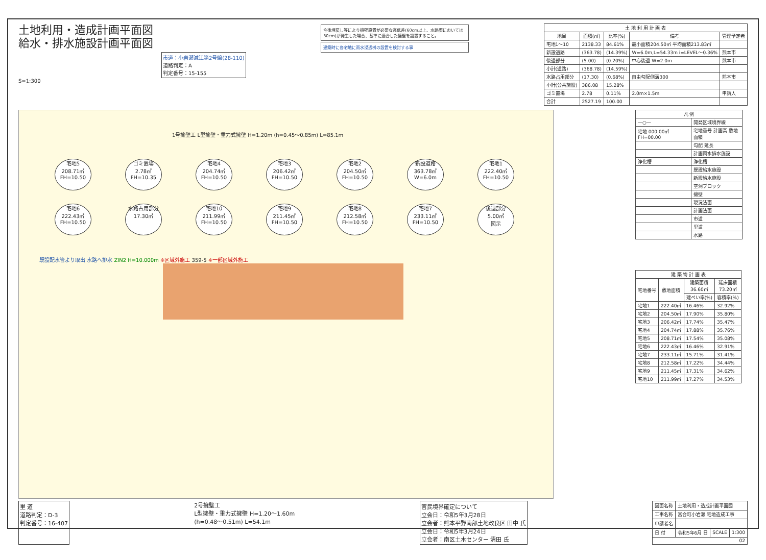土地利用・造成計画平面図
給水・排水施設計画平面図
市道：小岩瀬滅江第2号線(28-110)
道路判定：A
判定番号：15-155
S=1:300
今後埋戻し等により擁壁設置が必要な高低差(60cm以上、水路際においては30cm)が発生した場合、基準に適合した擁壁を設置すること。
建築時に各宅地に雨水浸透桝の設置を検討する事
| 土 地 利 用 計 画 表 | | | | |
| --- | --- | --- | --- | --- |
| 地目 | 面積(㎡) | 比率(%) | 備考 | 管理予定者 |
| 宅地1～10 | 2138.33 | 84.61% | 最小面積204.50㎡ 平均面積213.83㎡ | |
| 新設道路 | (363.78) | (14.39%) | W=6.0m,L=54.33m i=LEVEL～0.36% | 熊本市 |
| 後退部分 | (5.00) | (0.20%) | 中心後退 W=2.0m | 熊本市 |
| 小計(道路) | (368.78) | (14.59%) | | |
| 水路占用部分 | (17.30) | (0.68%) | 自由勾配側溝300 | 熊本市 |
| 小計(公共施設) | 386.08 | 15.28% | | |
| ゴミ置場 | 2.78 | 0.11% | 2.0m×1.5m | 申請人 |
| 合計 | 2527.19 | 100.00 | | |
1号擁壁工 L型擁壁・重力式擁壁 H=1.20m (h=0.45～0.85m) L=85.1m
宅地5
208.71㎡
FH=10.50
ゴミ置場
2.78㎡
FH=10.35
宅地4
204.74㎡
FH=10.50
宅地3
206.42㎡
FH=10.50
宅地2
204.50㎡
FH=10.50
新設道路
363.78㎡
W=6.0m
宅地1
222.40㎡
FH=10.50
宅地6
222.43㎡
FH=10.50
水路占用部分
17.30㎡
宅地10
211.99㎡
FH=10.50
宅地9
211.45㎡
FH=10.50
宅地8
212.58㎡
FH=10.50
宅地7
233.11㎡
FH=10.50
後退部分
5.00㎡
図示
既設配水管より取出 水路へ排水 ZIN2 H=10.000m ※区域外施工 359-5 ※一部区域外施工
| 凡 例 | |
| --- | --- |
| ―○― | 開発区域境界線 |
| 宅地 000.00㎡ FH=00.00 | 宅地番号 計画高 敷地面積 |
| | 勾配 延長 |
| | 計画雨水排水施設 |
| 浄化槽 | 浄化槽 |
| | 既設給水施設 |
| | 新設給水施設 |
| | 空洞ブロック |
| | 擁壁 |
| | 現況法面 |
| | 計画法面 |
| | 市道 |
| | 里道 |
| | 水路 |
| 建 築 物 計 画 表 | | | |
| --- | --- | --- | --- |
| 宅地番号 | 敷地面積 | 建築面積 36.60㎡ | 延床面積 73.20㎡ |
| | | 建ぺい率(%) | 容積率(%) |
| 宅地1 | 222.40㎡ | 16.46% | 32.92% |
| 宅地2 | 204.50㎡ | 17.90% | 35.80% |
| 宅地3 | 206.42㎡ | 17.74% | 35.47% |
| 宅地4 | 204.74㎡ | 17.88% | 35.76% |
| 宅地5 | 208.71㎡ | 17.54% | 35.08% |
| 宅地6 | 222.43㎡ | 16.46% | 32.91% |
| 宅地7 | 233.11㎡ | 15.71% | 31.41% |
| 宅地8 | 212.58㎡ | 17.22% | 34.44% |
| 宅地9 | 211.45㎡ | 17.31% | 34.62% |
| 宅地10 | 211.99㎡ | 17.27% | 34.53% |
里 道
道路判定：D-3
判定番号：16-407
2号擁壁工
L型擁壁・重力式擁壁 H=1.20～1.60m
(h=0.48～0.51m) L=54.1m
官民境界確定について
立会日：令和5年3月28日
立会者：熊本平野南部土地改良区 田中 氏
立会日：令和5年3月24日
立会者：南区土木センター 清田 氏
| 図面名称 | 土地利用・造成計画平面図 | | |
| 工事名称 | 富合町小岩瀬 宅地造成工事 | | |
| 申請者名 | | | |
| 日 付 | 令和5年6月 日 | SCALE | 1:300 |
| 02 | | | |